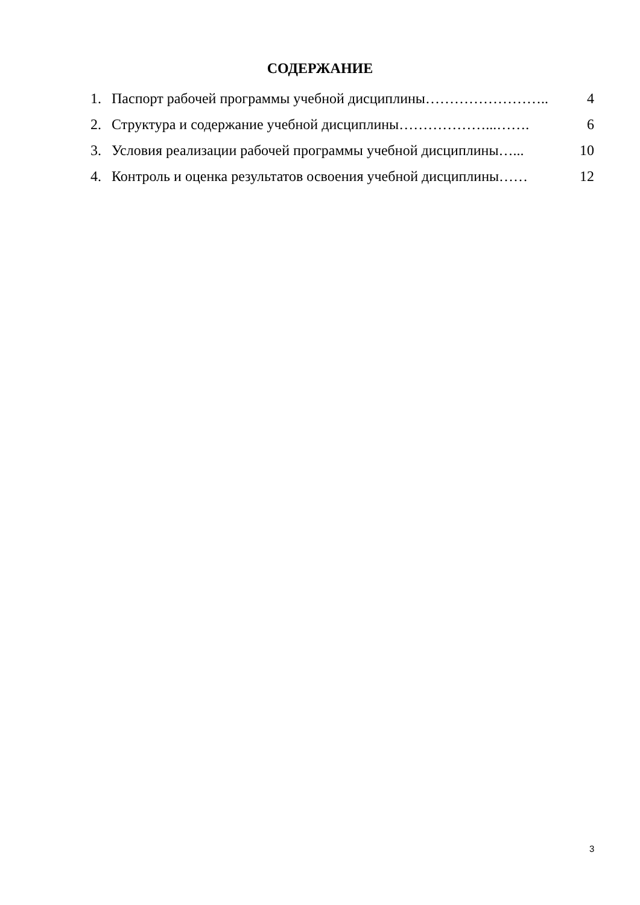СОДЕРЖАНИЕ
1. Паспорт рабочей программы учебной дисциплины…………………….. 4
2. Структура и содержание учебной дисциплины………………...……. 6
3. Условия реализации рабочей программы учебной дисциплины…... 10
4. Контроль и оценка результатов освоения учебной дисциплины…… 12
3